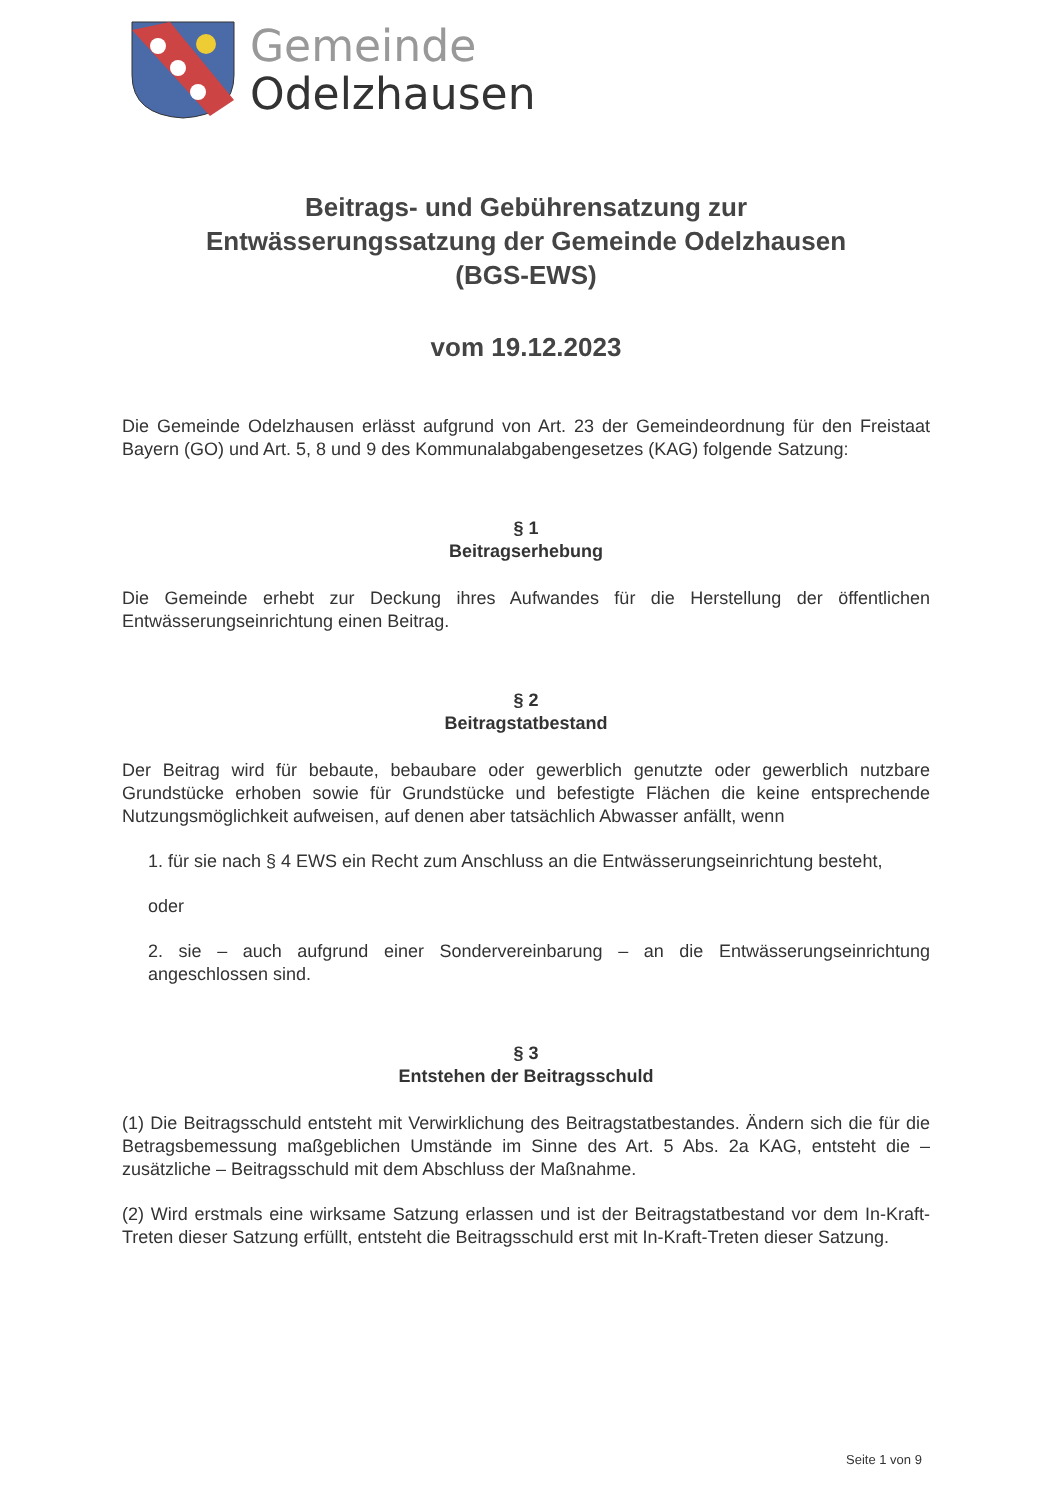Gemeinde
Odelzhausen
Beitrags- und Gebührensatzung zur
Entwässerungssatzung der Gemeinde Odelzhausen
(BGS-EWS)
vom 19.12.2023
Die Gemeinde Odelzhausen erlässt aufgrund von Art. 23 der Gemeindeordnung für den Freistaat Bayern (GO) und Art. 5, 8 und 9 des Kommunalabgabengesetzes (KAG) folgende Satzung:
§ 1
Beitragserhebung
Die Gemeinde erhebt zur Deckung ihres Aufwandes für die Herstellung der öffentlichen Entwässerungseinrichtung einen Beitrag.
§ 2
Beitragstatbestand
Der Beitrag wird für bebaute, bebaubare oder gewerblich genutzte oder gewerblich nutzbare Grundstücke erhoben sowie für Grundstücke und befestigte Flächen die keine entsprechende Nutzungsmöglichkeit aufweisen, auf denen aber tatsächlich Abwasser anfällt, wenn
1. für sie nach § 4 EWS ein Recht zum Anschluss an die Entwässerungseinrichtung besteht,
oder
2. sie – auch aufgrund einer Sondervereinbarung – an die Entwässerungseinrichtung angeschlossen sind.
§ 3
Entstehen der Beitragsschuld
(1) Die Beitragsschuld entsteht mit Verwirklichung des Beitragstatbestandes. Ändern sich die für die Betragsbemessung maßgeblichen Umstände im Sinne des Art. 5 Abs. 2a KAG, entsteht die – zusätzliche – Beitragsschuld mit dem Abschluss der Maßnahme.
(2) Wird erstmals eine wirksame Satzung erlassen und ist der Beitragstatbestand vor dem In-Kraft-Treten dieser Satzung erfüllt, entsteht die Beitragsschuld erst mit In-Kraft-Treten dieser Satzung.
Seite 1 von 9